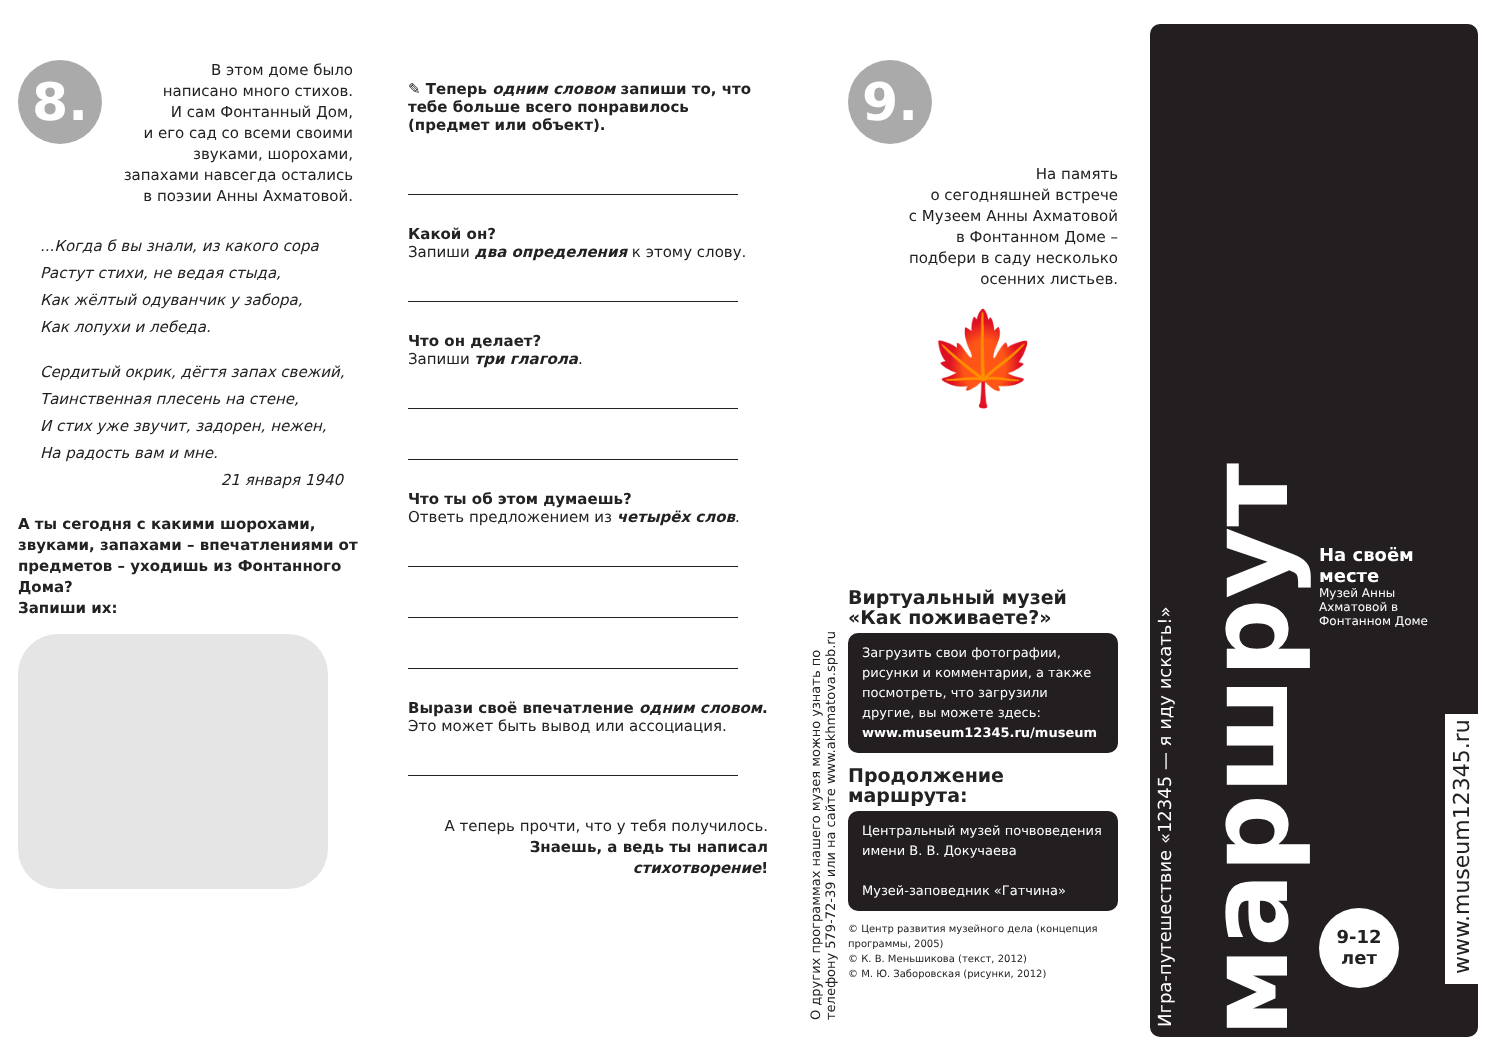8.
В этом доме было
написано много стихов.
И сам Фонтанный Дом,
и его сад со всеми своими
звуками, шорохами,
запахами навсегда остались
в поэзии Анны Ахматовой.
...Когда б вы знали, из какого сора
Растут стихи, не ведая стыда,
Как жёлтый одуванчик у забора,
Как лопухи и лебеда.
Сердитый окрик, дёгтя запах свежий,
Таинственная плесень на стене,
И стих уже звучит, задорен, нежен,
На радость вам и мне.
21 января 1940
А ты сегодня с какими шорохами, звуками, запахами – впечатлениями от предметов – уходишь из Фонтанного Дома?
Запиши их:
✎ Теперь одним словом запиши то, что тебе больше всего понравилось (предмет или объект).
Какой он?
Запиши два определения к этому слову.
Что он делает?
Запиши три глагола.
Что ты об этом думаешь?
Ответь предложением из четырёх слов.
Вырази своё впечатление одним словом.
Это может быть вывод или ассоциация.
А теперь прочти, что у тебя получилось.
Знаешь, а ведь ты написал
стихотворение!
О других программах нашего музея можно узнать по телефону 579-72-39 или на сайте www.akhmatova.spb.ru
9.
На память
о сегодняшней встрече
с Музеем Анны Ахматовой
в Фонтанном Доме –
подбери в саду несколько
осенних листьев.
🍁
Виртуальный музей «Как поживаете?»
Загрузить свои фотографии, рисунки и комментарии, а также посмотреть, что загрузили другие, вы можете здесь:
www.museum12345.ru/museum
Продолжение маршрута:
Центральный музей почвоведения имени В. В. Докучаева
Музей-заповедник «Гатчина»
© Центр развития музейного дела (концепция программы, 2005)
© К. В. Меньшикова (текст, 2012)
© М. Ю. Заборовская (рисунки, 2012)
Игра-путешествие «12345 — я иду искать!»
маршрут
На своём месте
Музей Анны Ахматовой в Фонтанном Доме
9-12
лет
www.museum12345.ru